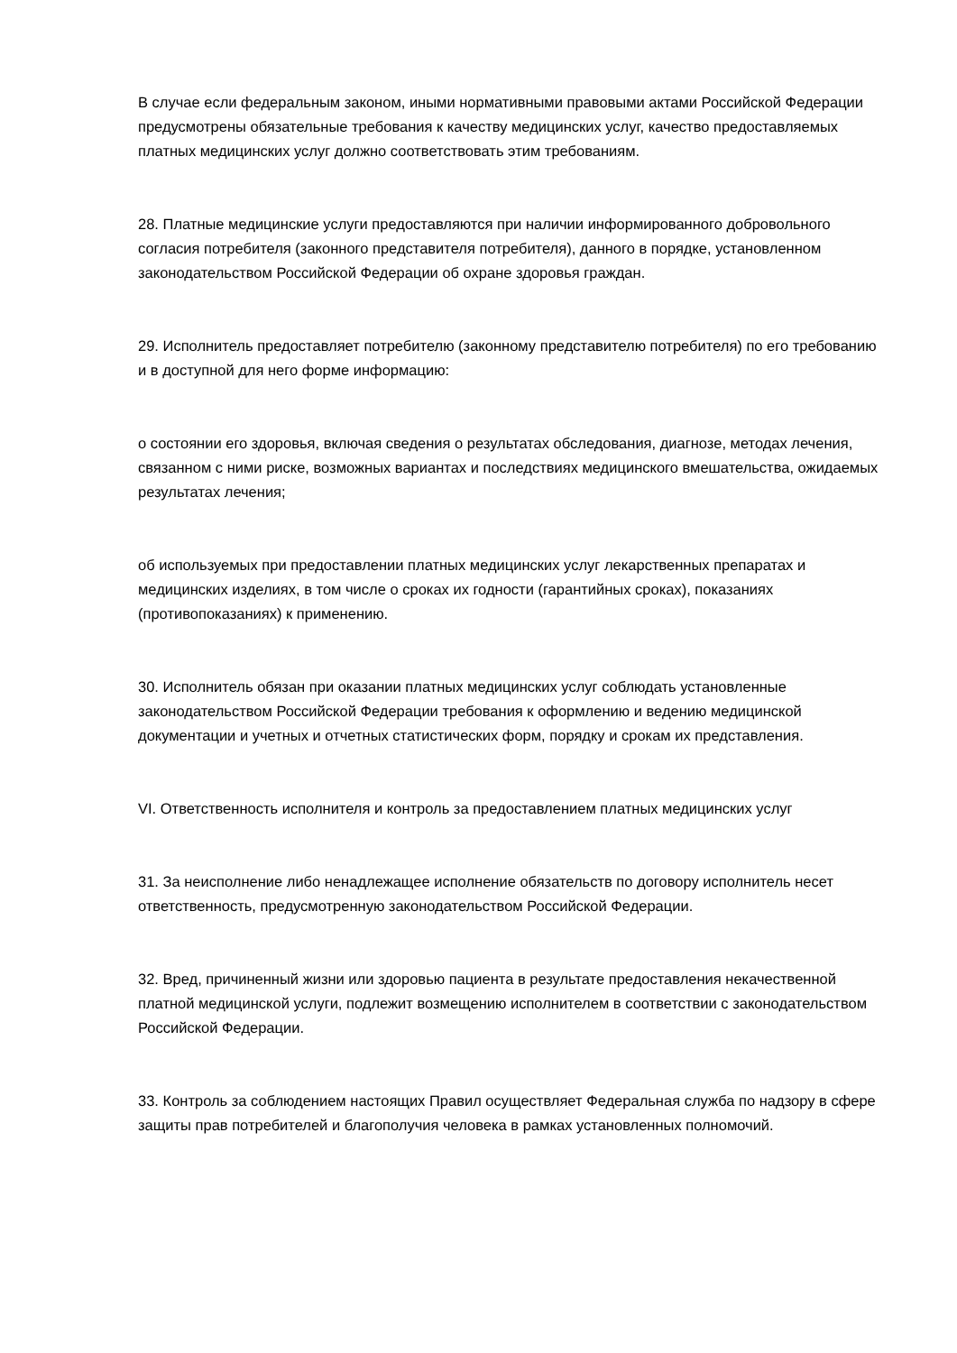В случае если федеральным законом, иными нормативными правовыми актами Российской Федерации предусмотрены обязательные требования к качеству медицинских услуг, качество предоставляемых платных медицинских услуг должно соответствовать этим требованиям.
28. Платные медицинские услуги предоставляются при наличии информированного добровольного согласия потребителя (законного представителя потребителя), данного в порядке, установленном законодательством Российской Федерации об охране здоровья граждан.
29. Исполнитель предоставляет потребителю (законному представителю потребителя) по его требованию и в доступной для него форме информацию:
о состоянии его здоровья, включая сведения о результатах обследования, диагнозе, методах лечения, связанном с ними риске, возможных вариантах и последствиях медицинского вмешательства, ожидаемых результатах лечения;
об используемых при предоставлении платных медицинских услуг лекарственных препаратах и медицинских изделиях, в том числе о сроках их годности (гарантийных сроках), показаниях (противопоказаниях) к применению.
30. Исполнитель обязан при оказании платных медицинских услуг соблюдать установленные законодательством Российской Федерации требования к оформлению и ведению медицинской документации и учетных и отчетных статистических форм, порядку и срокам их представления.
VI. Ответственность исполнителя и контроль за предоставлением платных медицинских услуг
31. За неисполнение либо ненадлежащее исполнение обязательств по договору исполнитель несет ответственность, предусмотренную законодательством Российской Федерации.
32. Вред, причиненный жизни или здоровью пациента в результате предоставления некачественной платной медицинской услуги, подлежит возмещению исполнителем в соответствии с законодательством Российской Федерации.
33. Контроль за соблюдением настоящих Правил осуществляет Федеральная служба по надзору в сфере защиты прав потребителей и благополучия человека в рамках установленных полномочий.